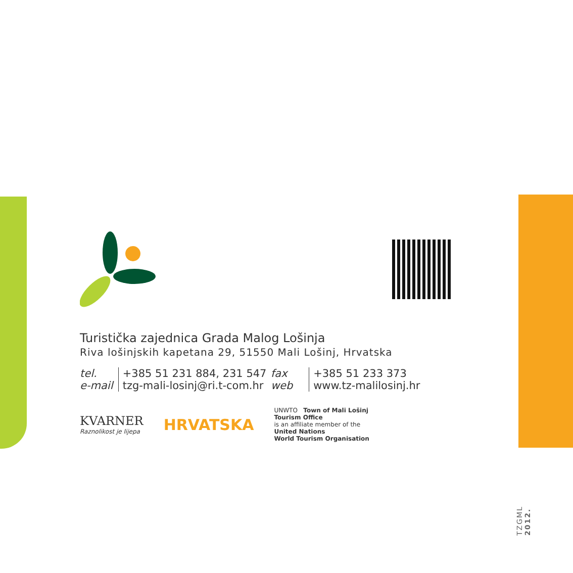Turistička zajednica Grada Malog Lošinja
Riva lošinjskih kapetana 29, 51550 Mali Lošinj, Hrvatska
| tel. | +385 51 231 884, 231 547 | fax | +385 51 233 373 |
| e-mail | tzg-mali-losinj@ri.t-com.hr | web | www.tz-malilosinj.hr |
KVARNER
Raznolikost je lijepa
HRVATSKA
UNWTO Town of Mali Lošinj
Tourism Office
is an affiliate member of the
United Nations
World Tourism Organisation
TZGML 2012.